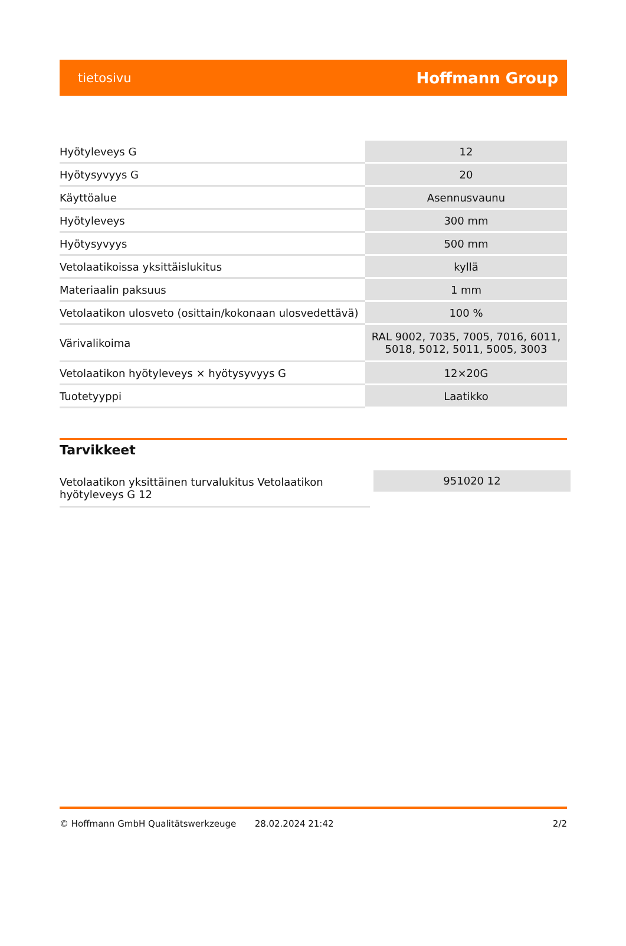tietosivu Hoffmann Group
| Hyötyleveys G | 12 |
| Hyötysyvyys G | 20 |
| Käyttöalue | Asennusvaunu |
| Hyötyleveys | 300 mm |
| Hyötysyvyys | 500 mm |
| Vetolaatikoissa yksittäislukitus | kyllä |
| Materiaalin paksuus | 1 mm |
| Vetolaatikon ulosveto (osittain/kokonaan ulosvedettävä) | 100 % |
| Värivalikoima | RAL 9002, 7035, 7005, 7016, 6011, 5018, 5012, 5011, 5005, 3003 |
| Vetolaatikon hyötyleveys × hyötysyvyys G | 12×20G |
| Tuotetyyppi | Laatikko |
Tarvikkeet
| Vetolaatikon yksittäinen turvalukitus Vetolaatikon hyötyleveys G 12 | 951020 12 |
© Hoffmann GmbH Qualitätswerkzeuge 28.02.2024 21:42 2/2